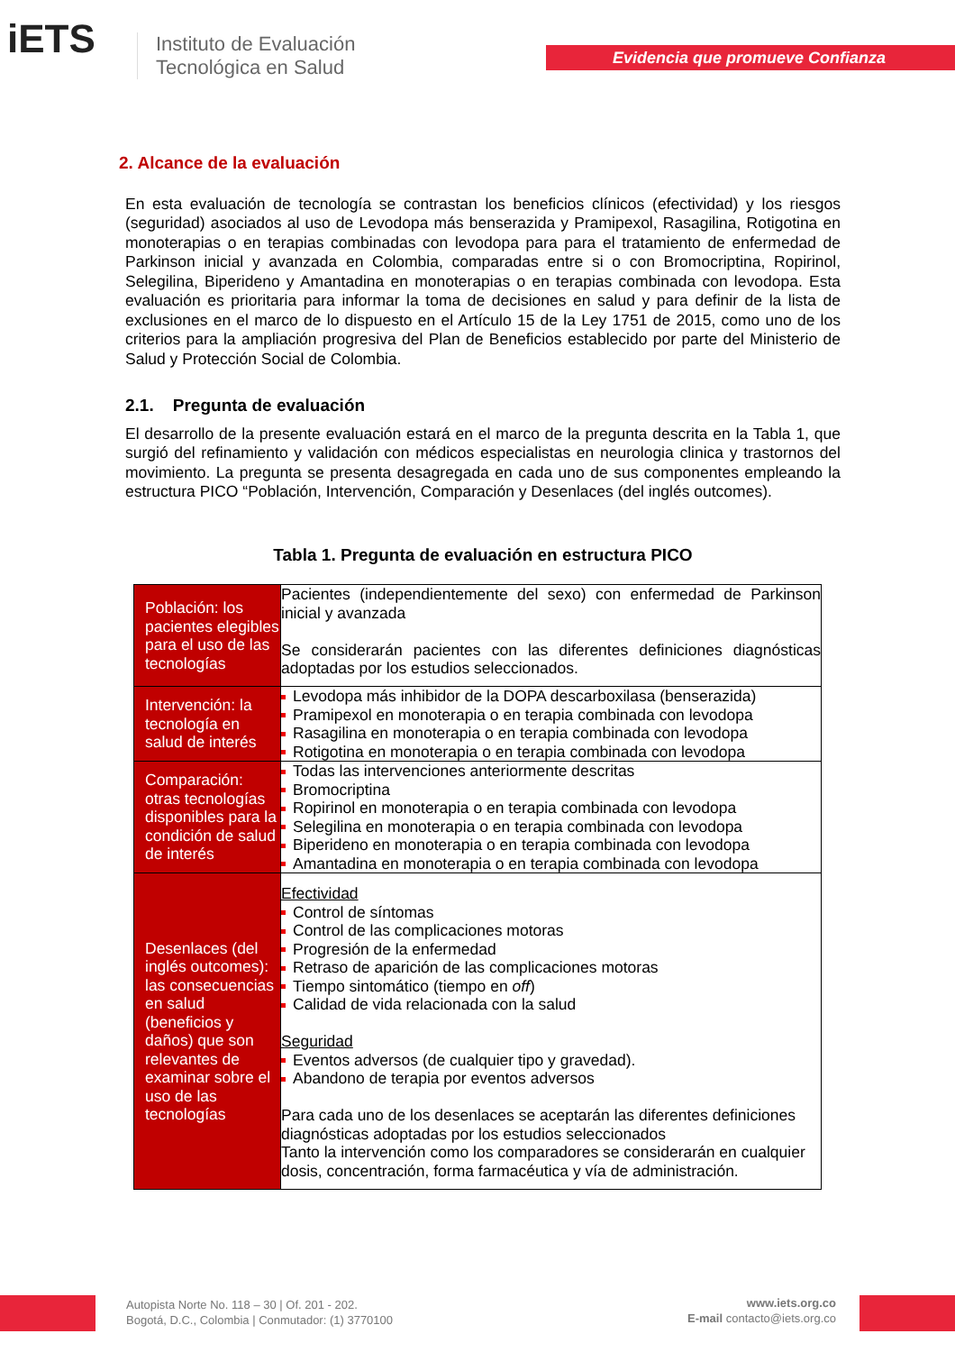iETS
Instituto de Evaluación
Tecnológica en Salud
Evidencia que promueve Confianza
2. Alcance de la evaluación
En esta evaluación de tecnología se contrastan los beneficios clínicos (efectividad) y los riesgos (seguridad) asociados al uso de Levodopa más benserazida y Pramipexol, Rasagilina, Rotigotina en monoterapias o en terapias combinadas con levodopa para para el tratamiento de enfermedad de Parkinson inicial y avanzada en Colombia, comparadas entre si o con Bromocriptina, Ropirinol, Selegilina, Biperideno y Amantadina en monoterapias o en terapias combinada con levodopa. Esta evaluación es prioritaria para informar la toma de decisiones en salud y para definir de la lista de exclusiones en el marco de lo dispuesto en el Artículo 15 de la Ley 1751 de 2015, como uno de los criterios para la ampliación progresiva del Plan de Beneficios establecido por parte del Ministerio de Salud y Protección Social de Colombia.
2.1. Pregunta de evaluación
El desarrollo de la presente evaluación estará en el marco de la pregunta descrita en la Tabla 1, que surgió del refinamiento y validación con médicos especialistas en neurologia clinica y trastornos del movimiento. La pregunta se presenta desagregada en cada uno de sus componentes empleando la estructura PICO “Población, Intervención, Comparación y Desenlaces (del inglés outcomes).
Tabla 1. Pregunta de evaluación en estructura PICO
| Población: los pacientes elegibles para el uso de las tecnologías | Pacientes (independientemente del sexo) con enfermedad de Parkinson inicial y avanzada Se considerarán pacientes con las diferentes definiciones diagnósticas adoptadas por los estudios seleccionados. |
| Intervención: la tecnología en salud de interés | Levodopa más inhibidor de la DOPA descarboxilasa (benserazida) Pramipexol en monoterapia o en terapia combinada con levodopa Rasagilina en monoterapia o en terapia combinada con levodopa Rotigotina en monoterapia o en terapia combinada con levodopa |
| Comparación: otras tecnologías disponibles para la condición de salud de interés | Todas las intervenciones anteriormente descritas Bromocriptina Ropirinol en monoterapia o en terapia combinada con levodopa Selegilina en monoterapia o en terapia combinada con levodopa Biperideno en monoterapia o en terapia combinada con levodopa Amantadina en monoterapia o en terapia combinada con levodopa |
| Desenlaces (del inglés outcomes): las consecuencias en salud (beneficios y daños) que son relevantes de examinar sobre el uso de las tecnologías | Efectividad Control de síntomas Control de las complicaciones motoras Progresión de la enfermedad Retraso de aparición de las complicaciones motoras Tiempo sintomático (tiempo en off ) Calidad de vida relacionada con la salud Seguridad Eventos adversos (de cualquier tipo y gravedad). Abandono de terapia por eventos adversos Para cada uno de los desenlaces se aceptarán las diferentes definiciones diagnósticas adoptadas por los estudios seleccionados Tanto la intervención como los comparadores se considerarán en cualquier dosis, concentración, forma farmacéutica y vía de administración. |
Autopista Norte No. 118 – 30 | Of. 201 - 202.
Bogotá, D.C., Colombia | Conmutador: (1) 3770100
www.iets.org.co
E-mail contacto@iets.org.co